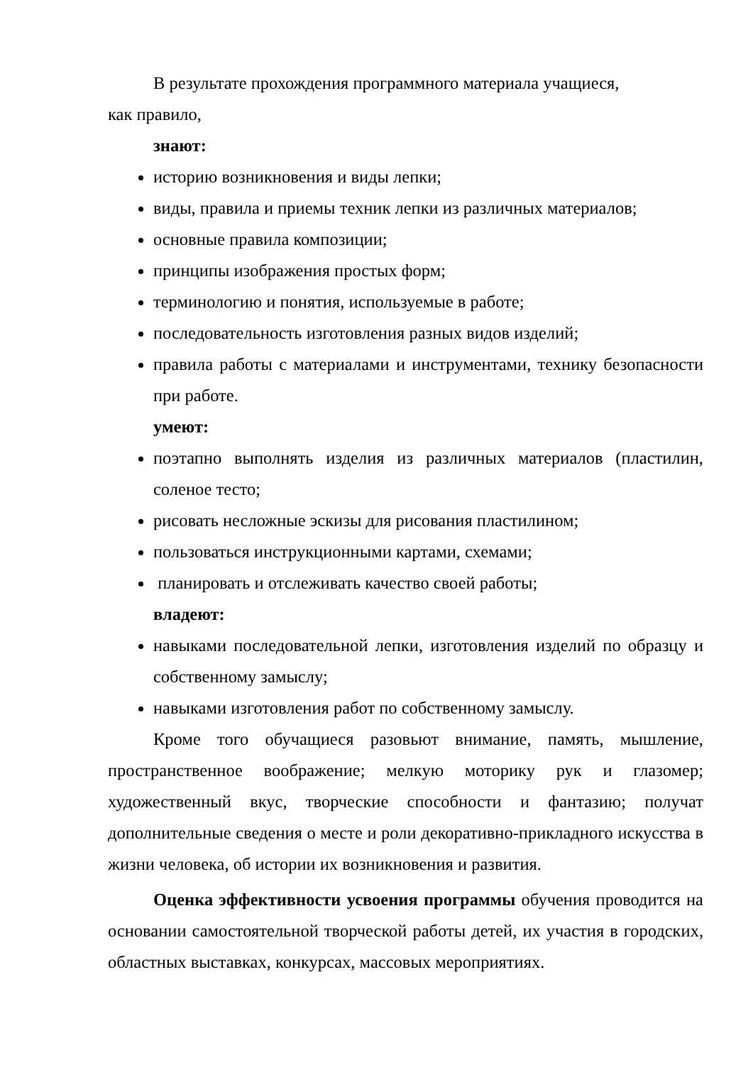В результате прохождения программного материала учащиеся,
как правило,
знают:
историю возникновения и виды лепки;
виды, правила и приемы техник лепки из различных материалов;
основные правила композиции;
принципы изображения простых форм;
терминологию и понятия, используемые в работе;
последовательность изготовления разных видов изделий;
правила работы с материалами и инструментами, технику безопасности при работе.
умеют:
поэтапно выполнять изделия из различных материалов (пластилин, соленое тесто;
рисовать несложные эскизы для рисования пластилином;
пользоваться инструкционными картами, схемами;
планировать и отслеживать качество своей работы;
владеют:
навыками последовательной лепки, изготовления изделий по образцу и собственному замыслу;
навыками изготовления работ по собственному замыслу.
Кроме того обучащиеся разовьют внимание, память, мышление, пространственное воображение; мелкую моторику рук и глазомер; художественный вкус, творческие способности и фантазию; получат дополнительные сведения о месте и роли декоративно-прикладного искусства в жизни человека, об истории их возникновения и развития.
Оценка эффективности усвоения программы обучения проводится на основании самостоятельной творческой работы детей, их участия в городских, областных выставках, конкурсах, массовых мероприятиях.